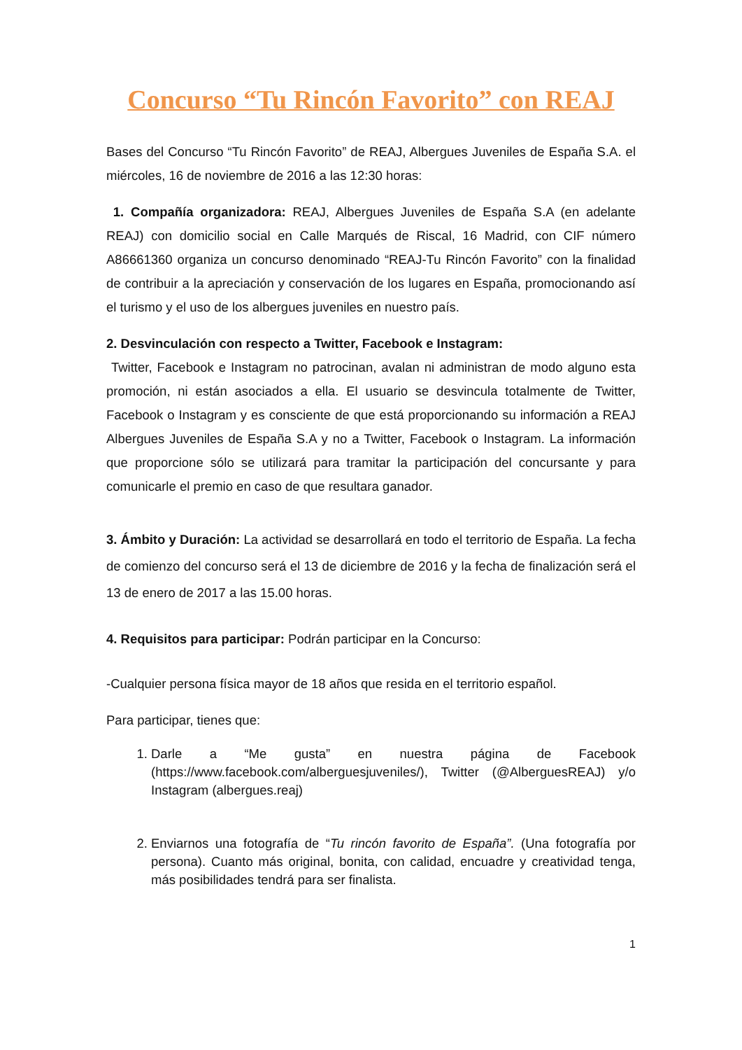Concurso “Tu Rincón Favorito” con REAJ
Bases del Concurso “Tu Rincón Favorito” de REAJ, Albergues Juveniles de España S.A. el miércoles, 16 de noviembre de 2016 a las 12:30 horas:
1. Compañía organizadora: REAJ, Albergues Juveniles de España S.A (en adelante REAJ) con domicilio social en Calle Marqués de Riscal, 16 Madrid, con CIF número A86661360 organiza un concurso denominado “REAJ-Tu Rincón Favorito” con la finalidad de contribuir a la apreciación y conservación de los lugares en España, promocionando así el turismo y el uso de los albergues juveniles en nuestro país.
2. Desvinculación con respecto a Twitter, Facebook e Instagram:
Twitter, Facebook e Instagram no patrocinan, avalan ni administran de modo alguno esta promoción, ni están asociados a ella. El usuario se desvincula totalmente de Twitter, Facebook o Instagram y es consciente de que está proporcionando su información a REAJ Albergues Juveniles de España S.A y no a Twitter, Facebook o Instagram. La información que proporcione sólo se utilizará para tramitar la participación del concursante y para comunicarle el premio en caso de que resultara ganador.
3. Ámbito y Duración: La actividad se desarrollará en todo el territorio de España. La fecha de comienzo del concurso será el 13 de diciembre de 2016 y la fecha de finalización será el 13 de enero de 2017 a las 15.00 horas.
4. Requisitos para participar: Podrán participar en la Concurso:
-Cualquier persona física mayor de 18 años que resida en el territorio español.
Para participar, tienes que:
1. Darle a “Me gusta” en nuestra página de Facebook (https://www.facebook.com/alberguesjuveniles/), Twitter (@AlberguesREAJ) y/o Instagram (albergues.reaj)
2. Enviarnos una fotografía de “Tu rincón favorito de España”. (Una fotografía por persona). Cuanto más original, bonita, con calidad, encuadre y creatividad tenga, más posibilidades tendrá para ser finalista.
1